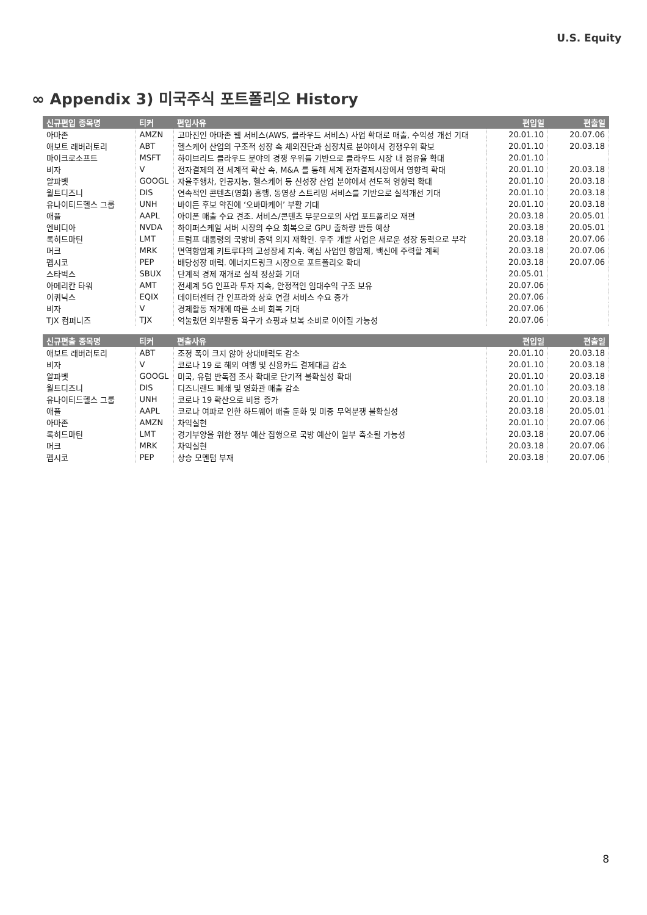U.S. Equity
∞ Appendix 3) 미국주식 포트폴리오 History
| 신규편입 종목명 | 티커 | 편입사유 | 편입일 | 편출일 |
| --- | --- | --- | --- | --- |
| 아마존 | AMZN | 고마진인 아마존 웹 서비스(AWS, 클라우드 서비스) 사업 확대로 매출, 수익성 개선 기대 | 20.01.10 | 20.07.06 |
| 애보트 래버러토리 | ABT | 헬스케어 산업의 구조적 성장 속 체외진단과 심장치료 분야에서 경쟁우위 확보 | 20.01.10 | 20.03.18 |
| 마이크로소프트 | MSFT | 하이브리드 클라우드 분야의 경쟁 우위를 기반으로 클라우드 시장 내 점유율 확대 | 20.01.10 | |
| 비자 | V | 전자결제의 전 세계적 확산 속, M&A 를 통해 세계 전자결제시장에서 영향력 확대 | 20.01.10 | 20.03.18 |
| 알파벳 | GOOGL | 자율주행차, 인공지능, 헬스케어 등 신성장 산업 분야에서 선도적 영향력 확대 | 20.01.10 | 20.03.18 |
| 월트디즈니 | DIS | 연속적인 콘텐츠(영화) 흥행, 동영상 스트리밍 서비스를 기반으로 실적개선 기대 | 20.01.10 | 20.03.18 |
| 유나이티드헬스 그룹 | UNH | 바이든 후보 약진에 ‘오바마케어’ 부활 기대 | 20.01.10 | 20.03.18 |
| 애플 | AAPL | 아이폰 매출 수요 견조. 서비스/콘텐츠 부문으로의 사업 포트폴리오 재편 | 20.03.18 | 20.05.01 |
| 엔비디아 | NVDA | 하이퍼스케일 서버 시장의 수요 회복으로 GPU 출하량 반등 예상 | 20.03.18 | 20.05.01 |
| 록히드마틴 | LMT | 트럼프 대통령의 국방비 증액 의지 재확인. 우주 개발 사업은 새로운 성장 동력으로 부각 | 20.03.18 | 20.07.06 |
| 머크 | MRK | 면역항암제 키트루다의 고성장세 지속. 핵심 사업인 항암제, 백신에 주력할 계획 | 20.03.18 | 20.07.06 |
| 펩시코 | PEP | 배당성장 매력. 에너지드링크 시장으로 포트폴리오 확대 | 20.03.18 | 20.07.06 |
| 스타벅스 | SBUX | 단계적 경제 재개로 실적 정상화 기대 | 20.05.01 | |
| 아메리칸 타워 | AMT | 전세계 5G 인프라 투자 지속, 안정적인 임대수익 구조 보유 | 20.07.06 | |
| 이퀴닉스 | EQIX | 데이터센터 간 인프라와 상호 연결 서비스 수요 증가 | 20.07.06 | |
| 비자 | V | 경제활동 재개에 따른 소비 회복 기대 | 20.07.06 | |
| TJX 컴퍼니즈 | TJX | 억눌렸던 외부활동 욕구가 쇼핑과 보복 소비로 이어질 가능성 | 20.07.06 | |
| 신규편출 종목명 | 티커 | 편출사유 | 편입일 | 편출일 |
| --- | --- | --- | --- | --- |
| 애보트 래버러토리 | ABT | 조정 폭이 크지 않아 상대매력도 감소 | 20.01.10 | 20.03.18 |
| 비자 | V | 코로나 19 로 해외 여행 및 신용카드 결제대금 감소 | 20.01.10 | 20.03.18 |
| 알파벳 | GOOGL | 미국, 유럽 반독점 조사 확대로 단기적 불확실성 확대 | 20.01.10 | 20.03.18 |
| 월트디즈니 | DIS | 디즈니랜드 폐쇄 및 영화관 매출 감소 | 20.01.10 | 20.03.18 |
| 유나이티드헬스 그룹 | UNH | 코로나 19 확산으로 비용 증가 | 20.01.10 | 20.03.18 |
| 애플 | AAPL | 코로나 여파로 인한 하드웨어 매출 둔화 및 미중 무역분쟁 불확실성 | 20.03.18 | 20.05.01 |
| 아마존 | AMZN | 차익실현 | 20.01.10 | 20.07.06 |
| 록히드마틴 | LMT | 경기부양을 위한 정부 예산 집행으로 국방 예산이 일부 축소될 가능성 | 20.03.18 | 20.07.06 |
| 머크 | MRK | 차익실현 | 20.03.18 | 20.07.06 |
| 펩시코 | PEP | 상승 모멘텀 부재 | 20.03.18 | 20.07.06 |
8